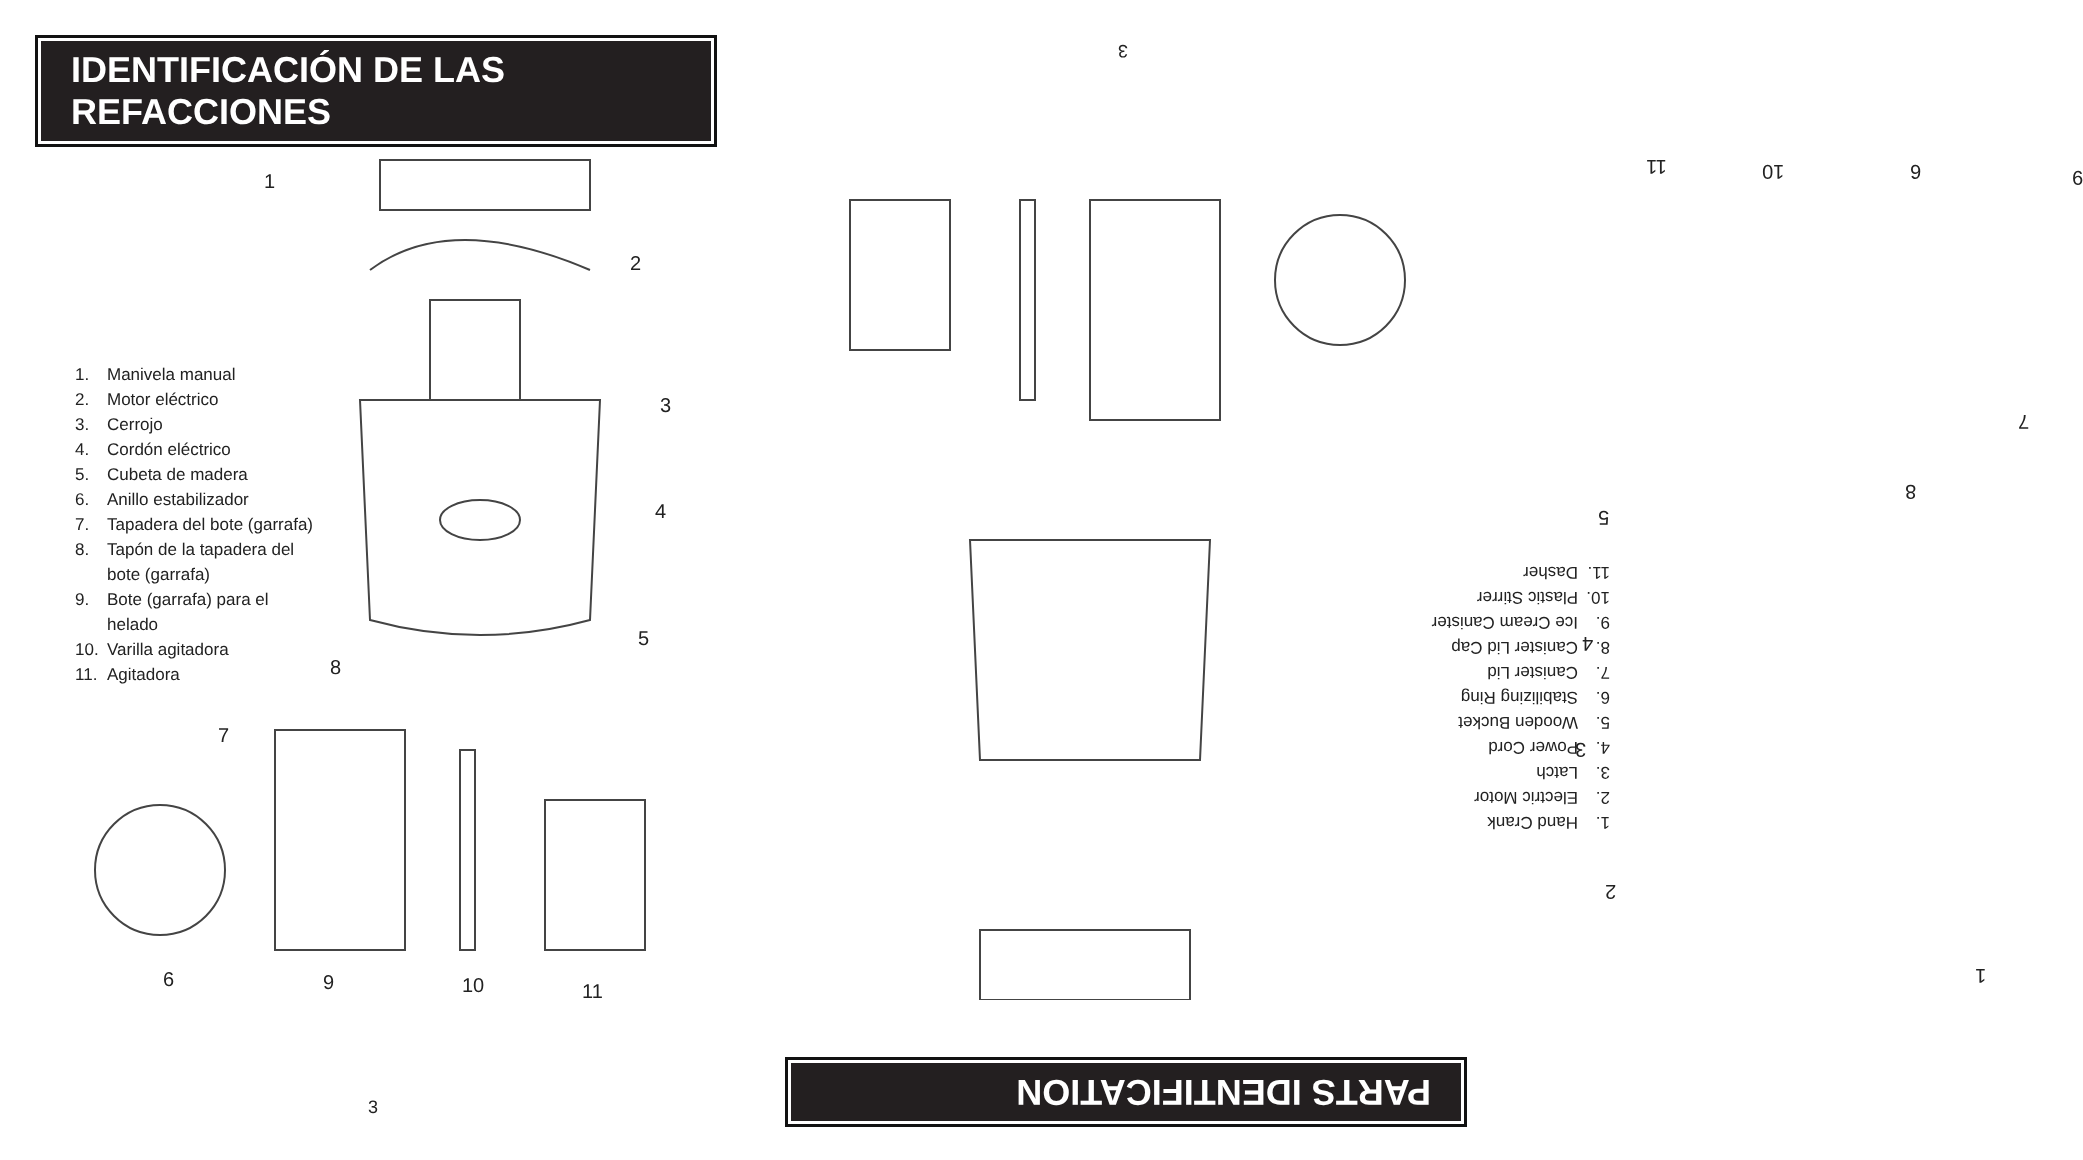IDENTIFICACIÓN DE LAS REFACCIONES
1. Manivela manual
2. Motor eléctrico
3. Cerrojo
4. Cordón eléctrico
5. Cubeta de madera
6. Anillo estabilizador
7. Tapadera del bote (garrafa)
8. Tapón de la tapadera del bote (garrafa)
9. Bote (garrafa) para el helado
10. Varilla agitadora
11. Agitadora
1
2
3
4
5
8
7
6 9 10 11
3
3
11 10 6 9
7
8
5
4
3
2
1
1. Hand Crank
2. Electric Motor
3. Latch
4. Power Cord
5. Wooden Bucket
6. Stabilizing Ring
7. Canister Lid
8. Canister Lid Cap
9. Ice Cream Canister
10. Plastic Stirrer
11. Dasher
PARTS IDENTIFICATION